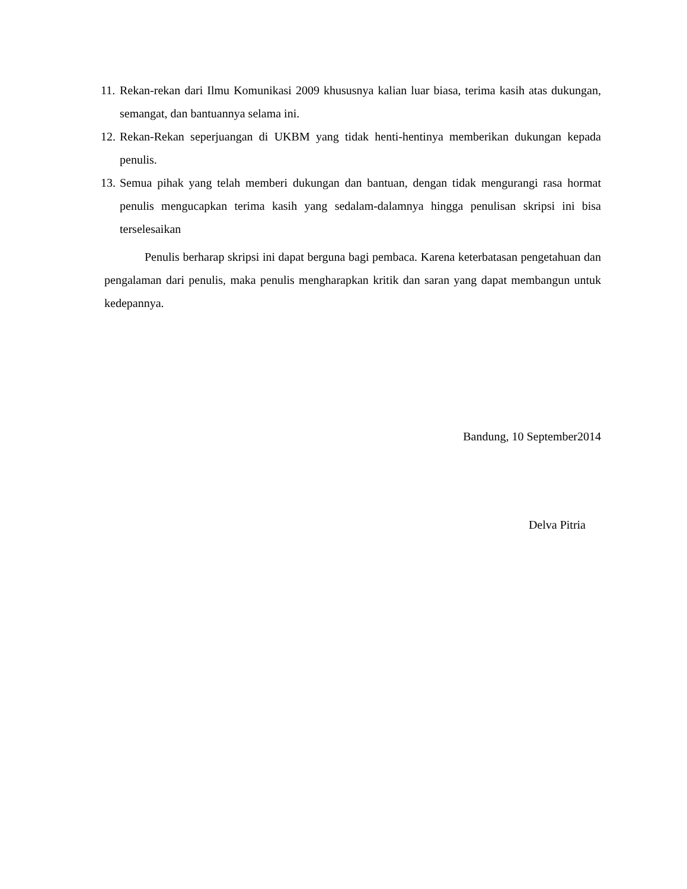11. Rekan-rekan dari Ilmu Komunikasi 2009 khususnya kalian luar biasa, terima kasih atas dukungan, semangat, dan bantuannya selama ini.
12. Rekan-Rekan seperjuangan di UKBM yang tidak henti-hentinya memberikan dukungan kepada penulis.
13. Semua pihak yang telah memberi dukungan dan bantuan, dengan tidak mengurangi rasa hormat penulis mengucapkan terima kasih yang sedalam-dalamnya hingga penulisan skripsi ini bisa terselesaikan
Penulis berharap skripsi ini dapat berguna bagi pembaca. Karena keterbatasan pengetahuan dan pengalaman dari penulis, maka penulis mengharapkan kritik dan saran yang dapat membangun untuk kedepannya.
Bandung, 10 September2014
Delva Pitria